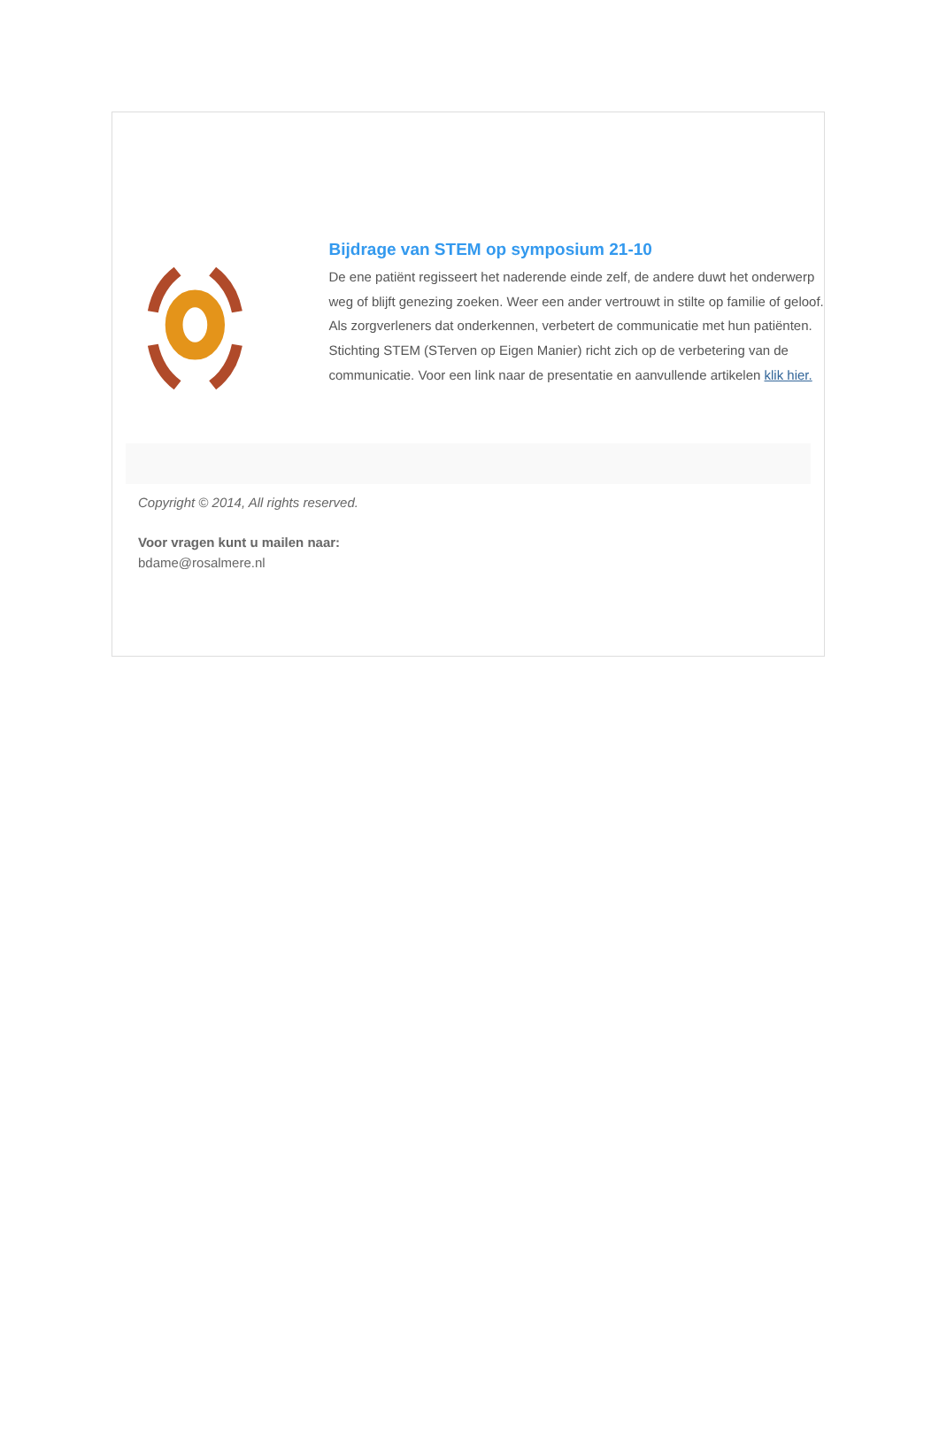Bijdrage van STEM op symposium 21-10
De ene patiënt regisseert het naderende einde zelf, de andere duwt het onderwerp weg of blijft genezing zoeken. Weer een ander vertrouwt in stilte op familie of geloof. Als zorgverleners dat onderkennen, verbetert de communicatie met hun patiënten. Stichting STEM (STerven op Eigen Manier) richt zich op de verbetering van de communicatie. Voor een link naar de presentatie en aanvullende artikelen klik hier.
Copyright © 2014, All rights reserved.
Voor vragen kunt u mailen naar:
bdame@rosalmere.nl